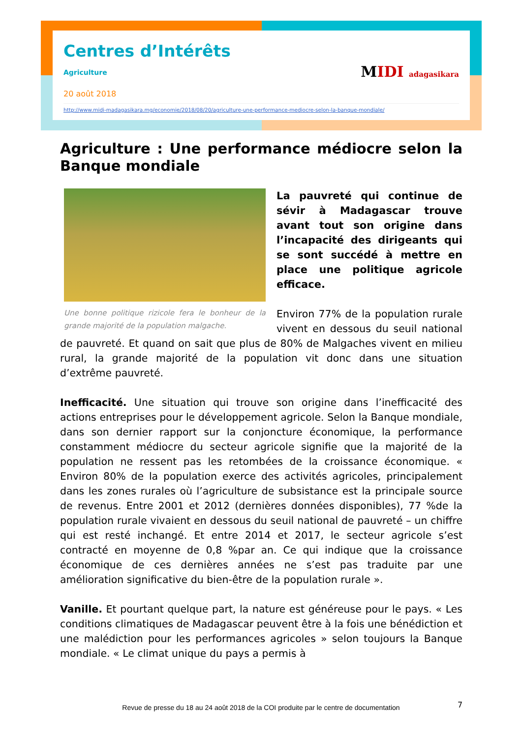Centres d’Intérêts
Agriculture
20 août 2018
http://www.midi-madagasikara.mg/economie/2018/08/20/agriculture-une-performance-mediocre-selon-la-banque-mondiale/
MIDI adagasikara
Agriculture : Une performance médiocre selon la Banque mondiale
Une bonne politique rizicole fera le bonheur de la grande majorité de la population malgache.
La pauvreté qui continue de sévir à Madagascar trouve avant tout son origine dans l’incapacité des dirigeants qui se sont succédé à mettre en place une politique agricole efficace.
Environ 77% de la population rurale vivent en dessous du seuil national de pauvreté. Et quand on sait que plus de 80% de Malgaches vivent en milieu rural, la grande majorité de la population vit donc dans une situation d’extrême pauvreté.
Inefficacité. Une situation qui trouve son origine dans l’inefficacité des actions entreprises pour le développement agricole. Selon la Banque mondiale, dans son dernier rapport sur la conjoncture économique, la performance constamment médiocre du secteur agricole signifie que la majorité de la population ne ressent pas les retombées de la croissance économique. « Environ 80% de la population exerce des activités agricoles, principalement dans les zones rurales où l’agriculture de subsistance est la principale source de revenus. Entre 2001 et 2012 (dernières données disponibles), 77 %de la population rurale vivaient en dessous du seuil national de pauvreté – un chiffre qui est resté inchangé. Et entre 2014 et 2017, le secteur agricole s’est contracté en moyenne de 0,8 %par an. Ce qui indique que la croissance économique de ces dernières années ne s’est pas traduite par une amélioration significative du bien-être de la population rurale ».
Vanille. Et pourtant quelque part, la nature est généreuse pour le pays. « Les conditions climatiques de Madagascar peuvent être à la fois une bénédiction et une malédiction pour les performances agricoles » selon toujours la Banque mondiale. « Le climat unique du pays a permis à
7
Revue de presse du 18 au 24 août 2018 de la COI produite par le centre de documentation